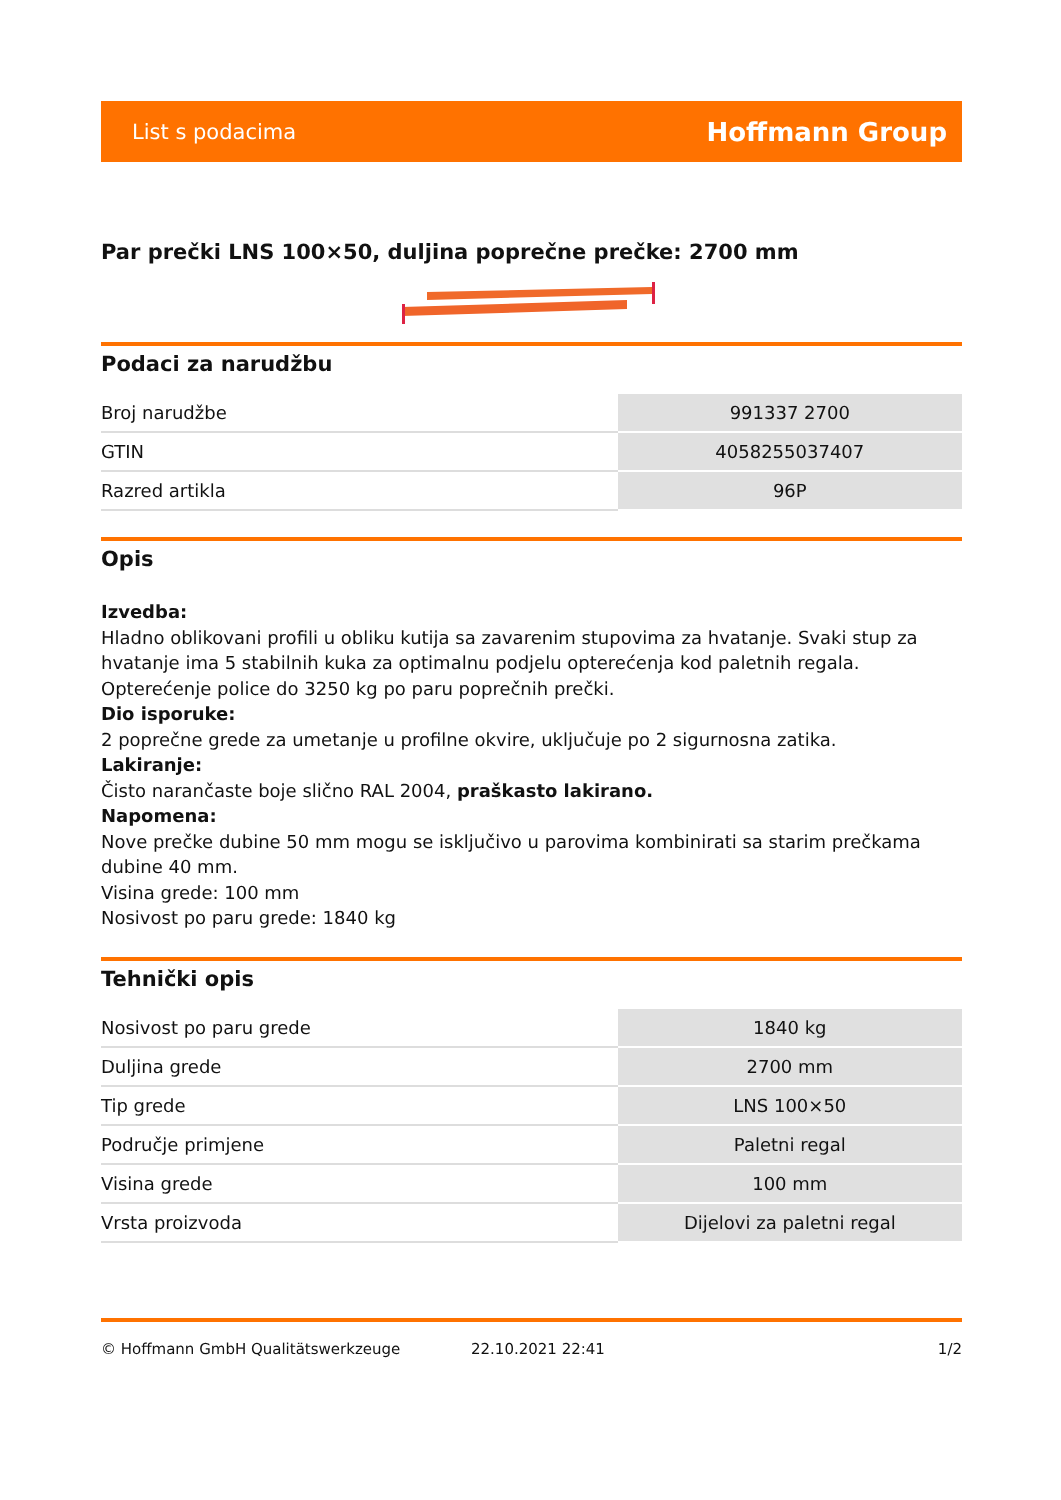List s podacima Hoffmann Group
Par prečki LNS 100×50, duljina poprečne prečke: 2700 mm
Podaci za narudžbu
| Broj narudžbe | 991337 2700 |
| GTIN | 4058255037407 |
| Razred artikla | 96P |
Opis
Izvedba:
Hladno oblikovani profili u obliku kutija sa zavarenim stupovima za hvatanje. Svaki stup za hvatanje ima 5 stabilnih kuka za optimalnu podjelu opterećenja kod paletnih regala. Opterećenje police do 3250 kg po paru poprečnih prečki.
Dio isporuke:
2 poprečne grede za umetanje u profilne okvire, uključuje po 2 sigurnosna zatika.
Lakiranje:
Čisto narančaste boje slično RAL 2004, praškasto lakirano.
Napomena:
Nove prečke dubine 50 mm mogu se isključivo u parovima kombinirati sa starim prečkama dubine 40 mm.
Visina grede: 100 mm
Nosivost po paru grede: 1840 kg
Tehnički opis
| Nosivost po paru grede | 1840 kg |
| Duljina grede | 2700 mm |
| Tip grede | LNS 100×50 |
| Područje primjene | Paletni regal |
| Visina grede | 100 mm |
| Vrsta proizvoda | Dijelovi za paletni regal |
© Hoffmann GmbH Qualitätswerkzeuge 22.10.2021 22:41 1/2